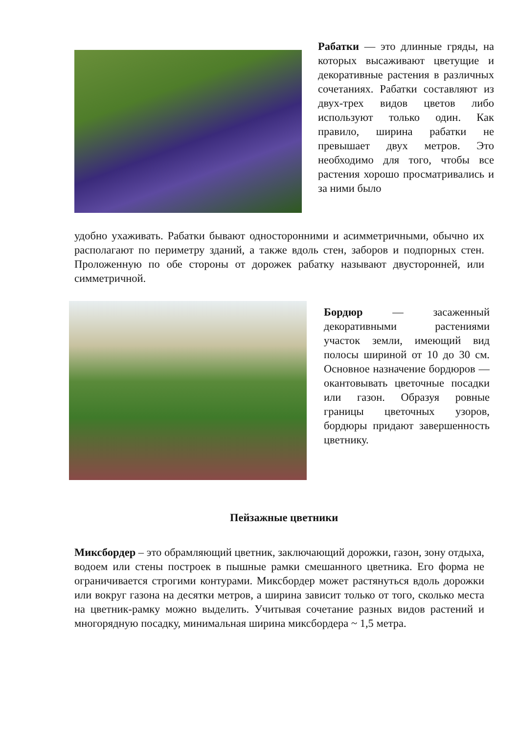Рабатки — это длинные гряды, на которых высаживают цветущие и декоративные растения в различных сочетаниях. Рабатки составляют из двух-трех видов цветов либо используют только один. Как правило, ширина рабатки не превышает двух метров. Это необходимо для того, чтобы все растения хорошо просматривались и за ними было
удобно ухаживать. Рабатки бывают односторонними и асимметричными, обычно их располагают по периметру зданий, а также вдоль стен, заборов и подпорных стен. Проложенную по обе стороны от дорожек рабатку называют двусторонней, или симметричной.
Бордюр — засаженный декоративными растениями участок земли, имеющий вид полосы шириной от 10 до 30 см. Основное назначение бордюров — окантовывать цветочные посадки или газон. Образуя ровные границы цветочных узоров, бордюры придают завершенность цветнику.
Пейзажные цветники
Миксбордер – это обрамляющий цветник, заключающий дорожки, газон, зону отдыха, водоем или стены построек в пышные рамки смешанного цветника. Его форма не ограничивается строгими контурами. Миксбордер может растянуться вдоль дорожки или вокруг газона на десятки метров, а ширина зависит только от того, сколько места на цветник-рамку можно выделить. Учитывая сочетание разных видов растений и многорядную посадку, минимальная ширина миксбордера ~ 1,5 метра.